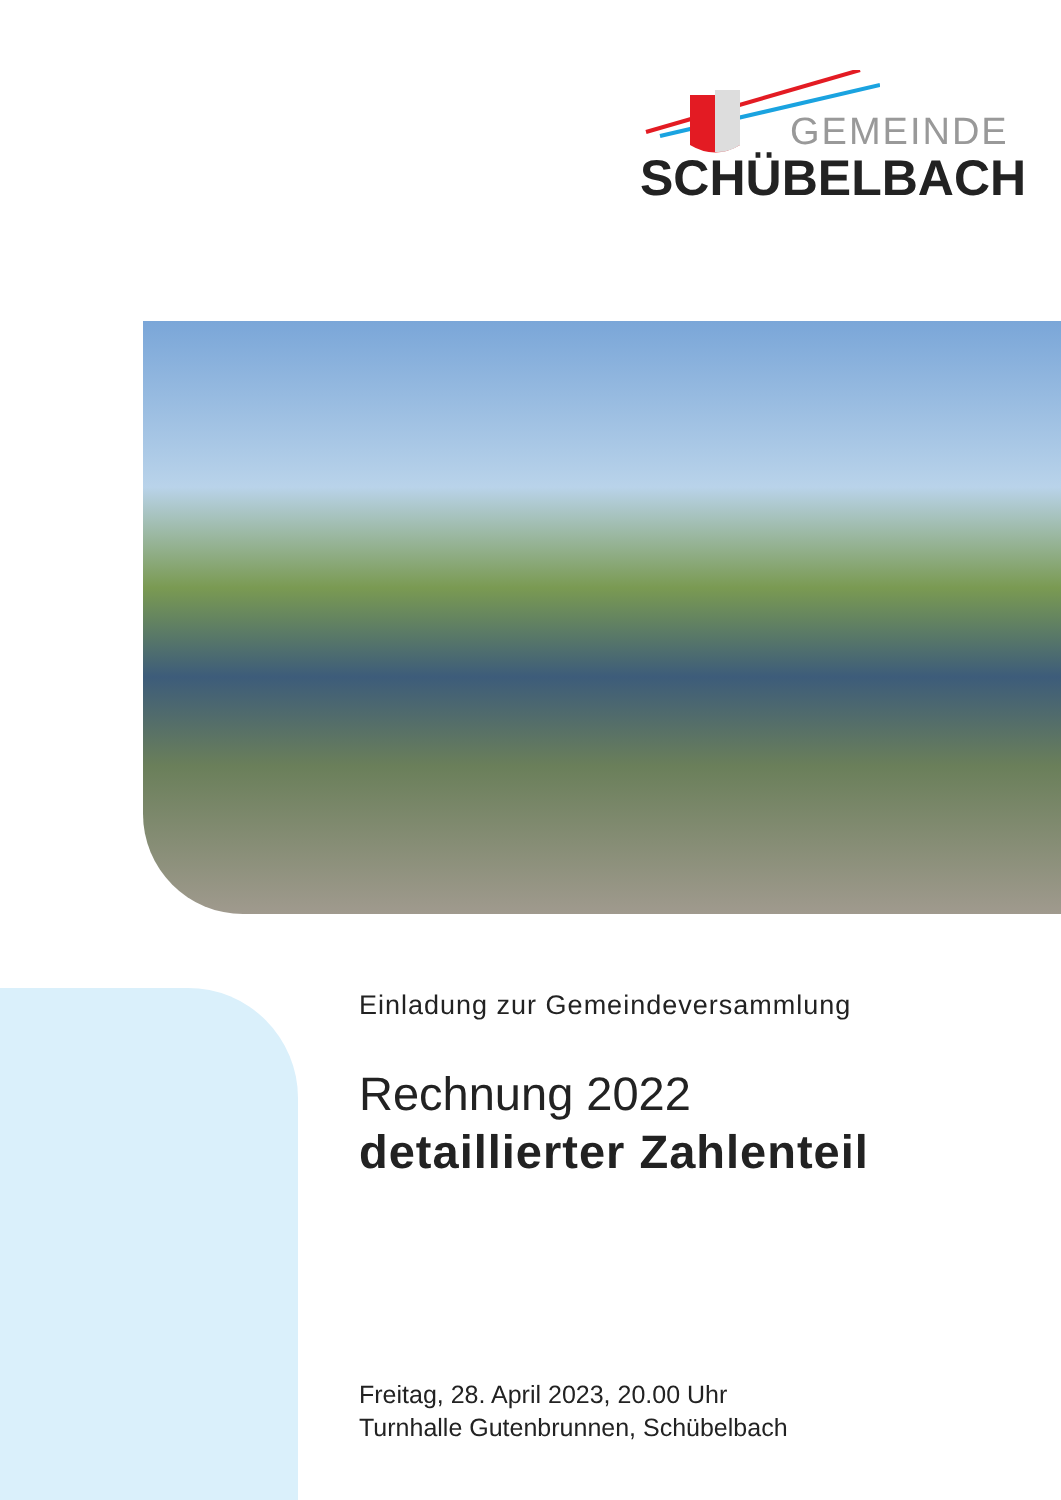GEMEINDE
SCHÜBELBACH
Einladung zur Gemeindeversammlung
Rechnung 2022
detaillierter Zahlenteil
Freitag, 28. April 2023, 20.00 Uhr
Turnhalle Gutenbrunnen, Schübelbach